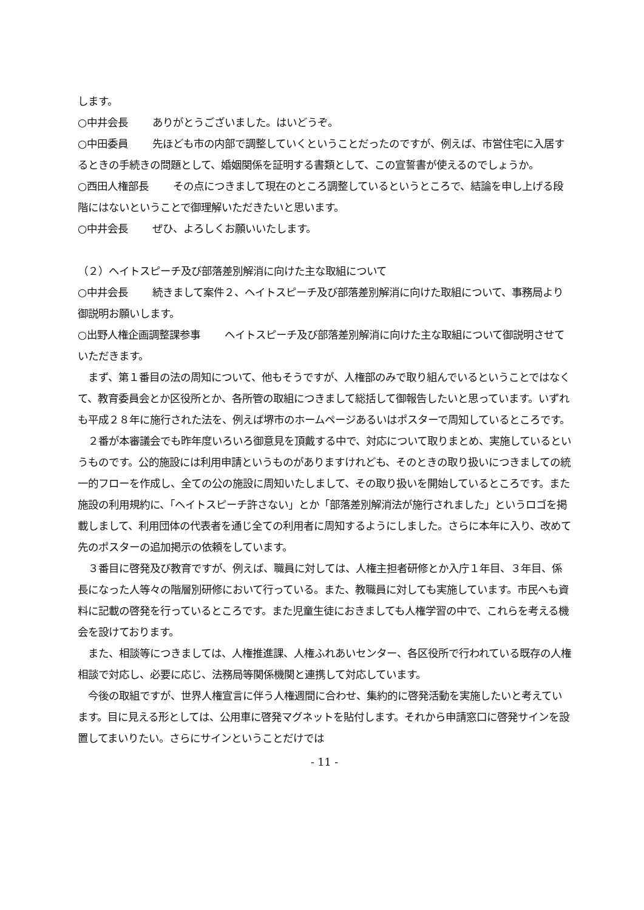します。
○中井会長 ありがとうございました。はいどうぞ。
○中田委員 先ほども市の内部で調整していくということだったのですが、例えば、市営住宅に入居するときの手続きの問題として、婚姻関係を証明する書類として、この宣誓書が使えるのでしょうか。
○西田人権部長 その点につきまして現在のところ調整しているというところで、結論を申し上げる段階にはないということで御理解いただきたいと思います。
○中井会長 ぜひ、よろしくお願いいたします。
（２）ヘイトスピーチ及び部落差別解消に向けた主な取組について
○中井会長 続きまして案件２、ヘイトスピーチ及び部落差別解消に向けた取組について、事務局より御説明お願いします。
○出野人権企画調整課参事 ヘイトスピーチ及び部落差別解消に向けた主な取組について御説明させていただきます。
　まず、第１番目の法の周知について、他もそうですが、人権部のみで取り組んでいるということではなくて、教育委員会とか区役所とか、各所管の取組につきまして総括して御報告したいと思っています。いずれも平成２８年に施行された法を、例えば堺市のホームページあるいはポスターで周知しているところです。
　２番が本審議会でも昨年度いろいろ御意見を頂戴する中で、対応について取りまとめ、実施しているというものです。公的施設には利用申請というものがありますけれども、そのときの取り扱いにつきましての統一的フローを作成し、全ての公の施設に周知いたしまして、その取り扱いを開始しているところです。また施設の利用規約に、「ヘイトスピーチ許さない」とか「部落差別解消法が施行されました」というロゴを掲載しまして、利用団体の代表者を通じ全ての利用者に周知するようにしました。さらに本年に入り、改めて先のポスターの追加掲示の依頼をしています。
　３番目に啓発及び教育ですが、例えば、職員に対しては、人権主担者研修とか入庁１年目、３年目、係長になった人等々の階層別研修において行っている。また、教職員に対しても実施しています。市民へも資料に記載の啓発を行っているところです。また児童生徒におきましても人権学習の中で、これらを考える機会を設けております。
　また、相談等につきましては、人権推進課、人権ふれあいセンター、各区役所で行われている既存の人権相談で対応し、必要に応じ、法務局等関係機関と連携して対応しています。
　今後の取組ですが、世界人権宣言に伴う人権週間に合わせ、集約的に啓発活動を実施したいと考えています。目に見える形としては、公用車に啓発マグネットを貼付します。それから申請窓口に啓発サインを設置してまいりたい。さらにサインということだけでは
- 11 -